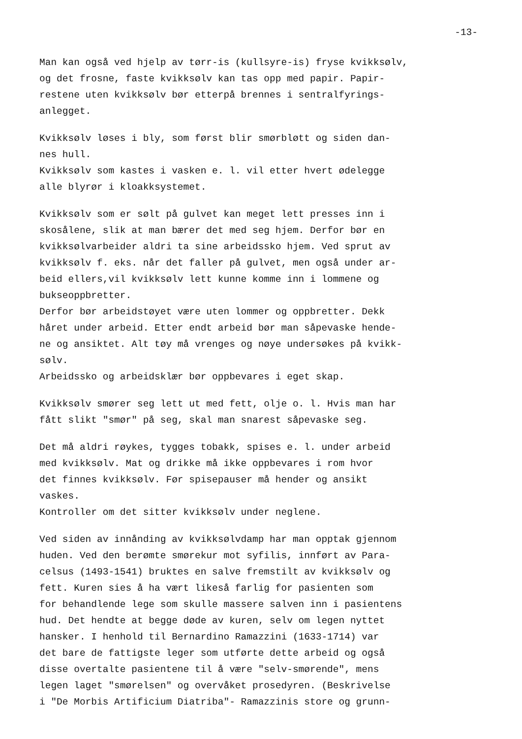-13-
Man kan også ved hjelp av tørr-is (kullsyre-is) fryse kvikksølv,
og det frosne, faste kvikksølv kan tas opp med papir. Papir-
restene uten kvikksølv bør etterpå brennes i sentralfyrings-
anlegget.
Kvikksølv løses i bly, som først blir smørbløtt og siden dan-
nes hull.
Kvikksølv som kastes i vasken e. l. vil etter hvert ødelegge
alle blyrør i kloakksystemet.
Kvikksølv som er sølt på gulvet kan meget lett presses inn i
skosålene, slik at man bærer det med seg hjem. Derfor bør en
kvikksølvarbeider aldri ta sine arbeidssko hjem. Ved sprut av
kvikksølv f. eks. når det faller på gulvet, men også under ar-
beid ellers,vil kvikksølv lett kunne komme inn i lommene og
bukseoppbretter.
Derfor bør arbeidstøyet være uten lommer og oppbretter. Dekk
håret under arbeid. Etter endt arbeid bør man såpevaske hende-
ne og ansiktet. Alt tøy må vrenges og nøye undersøkes på kvikk-
sølv.
Arbeidssko og arbeidsklær bør oppbevares i eget skap.
Kvikksølv smører seg lett ut med fett, olje o. l. Hvis man har
fått slikt "smør" på seg, skal man snarest såpevaske seg.
Det må aldri røykes, tygges tobakk, spises e. l. under arbeid
med kvikksølv. Mat og drikke må ikke oppbevares i rom hvor
det finnes kvikksølv. Før spisepauser må hender og ansikt
vaskes.
Kontroller om det sitter kvikksølv under neglene.
Ved siden av innånding av kvikksølvdamp har man opptak gjennom
huden. Ved den berømte smørekur mot syfilis, innført av Para-
celsus (1493-1541) bruktes en salve fremstilt av kvikksølv og
fett. Kuren sies å ha vært likeså farlig for pasienten som
for behandlende lege som skulle massere salven inn i pasientens
hud. Det hendte at begge døde av kuren, selv om legen nyttet
hansker. I henhold til Bernardino Ramazzini (1633-1714) var
det bare de fattigste leger som utførte dette arbeid og også
disse overtalte pasientene til å være "selv-smørende", mens
legen laget "smørelsen" og overvåket prosedyren. (Beskrivelse
i "De Morbis Artificium Diatriba"- Ramazzinis store og grunn-